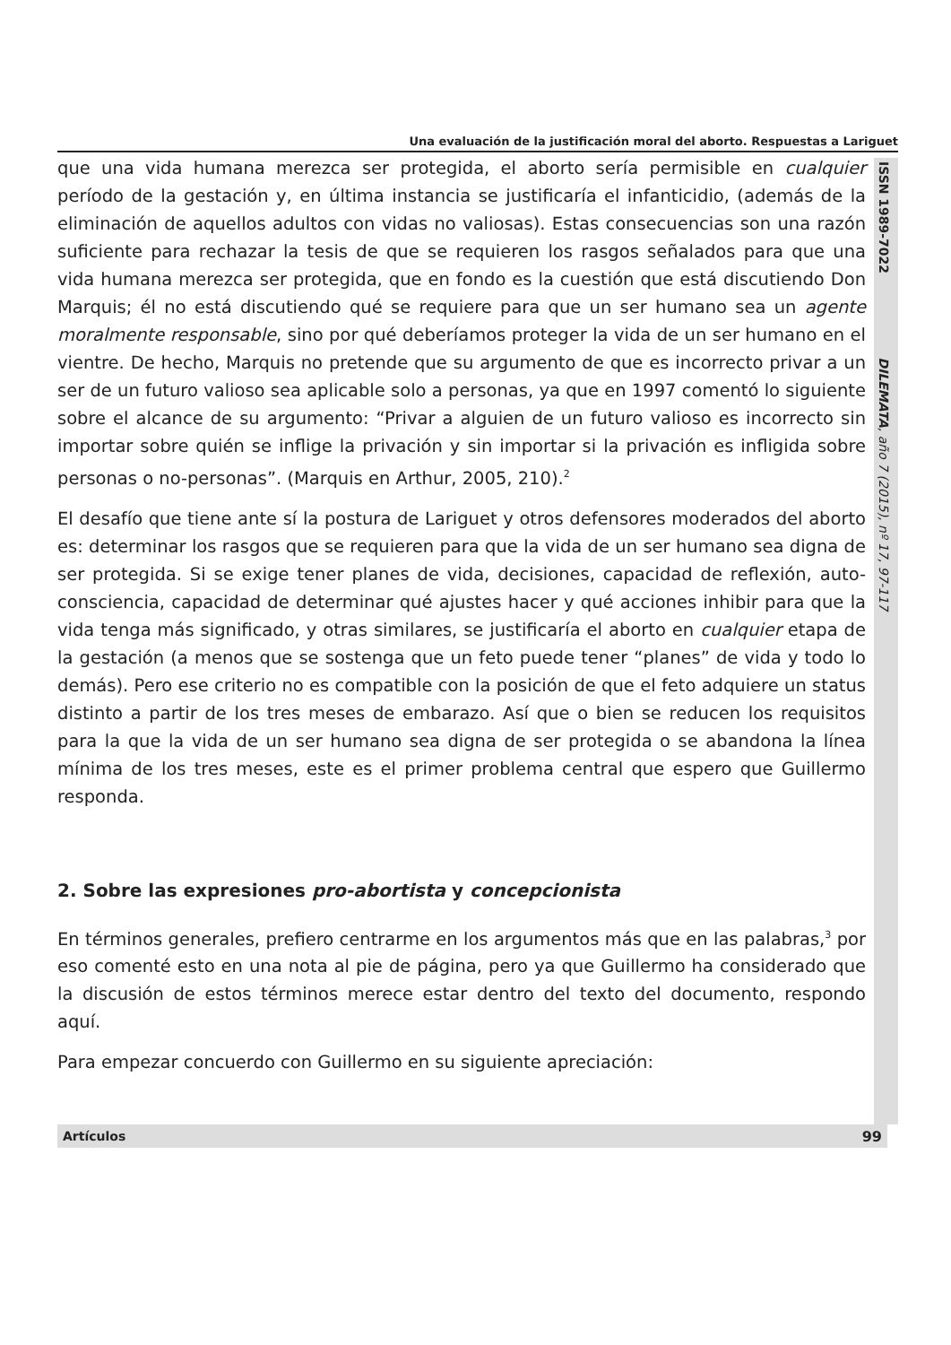Una evaluación de la justificación moral del aborto. Respuestas a Lariguet
ISSN 1989-7022 DILEMATA, año 7 (2015), nº 17, 97-117
que una vida humana merezca ser protegida, el aborto sería permisible en cualquier período de la gestación y, en última instancia se justificaría el infanticidio, (además de la eliminación de aquellos adultos con vidas no valiosas). Estas consecuencias son una razón suficiente para rechazar la tesis de que se requieren los rasgos señalados para que una vida humana merezca ser protegida, que en fondo es la cuestión que está discutiendo Don Marquis; él no está discutiendo qué se requiere para que un ser humano sea un agente moralmente responsable, sino por qué deberíamos proteger la vida de un ser humano en el vientre. De hecho, Marquis no pretende que su argumento de que es incorrecto privar a un ser de un futuro valioso sea aplicable solo a personas, ya que en 1997 comentó lo siguiente sobre el alcance de su argumento: “Privar a alguien de un futuro valioso es incorrecto sin importar sobre quién se inflige la privación y sin importar si la privación es infligida sobre personas o no-personas”. (Marquis en Arthur, 2005, 210).<sup>2</sup>
El desafío que tiene ante sí la postura de Lariguet y otros defensores moderados del aborto es: determinar los rasgos que se requieren para que la vida de un ser humano sea digna de ser protegida. Si se exige tener planes de vida, decisiones, capacidad de reflexión, auto-consciencia, capacidad de determinar qué ajustes hacer y qué acciones inhibir para que la vida tenga más significado, y otras similares, se justificaría el aborto en cualquier etapa de la gestación (a menos que se sostenga que un feto puede tener “planes” de vida y todo lo demás). Pero ese criterio no es compatible con la posición de que el feto adquiere un status distinto a partir de los tres meses de embarazo. Así que o bien se reducen los requisitos para la que la vida de un ser humano sea digna de ser protegida o se abandona la línea mínima de los tres meses, este es el primer problema central que espero que Guillermo responda.
2. Sobre las expresiones pro-abortista y concepcionista
En términos generales, prefiero centrarme en los argumentos más que en las palabras,<sup>3</sup> por eso comenté esto en una nota al pie de página, pero ya que Guillermo ha considerado que la discusión de estos términos merece estar dentro del texto del documento, respondo aquí.
Para empezar concuerdo con Guillermo en su siguiente apreciación:
Artículos 99